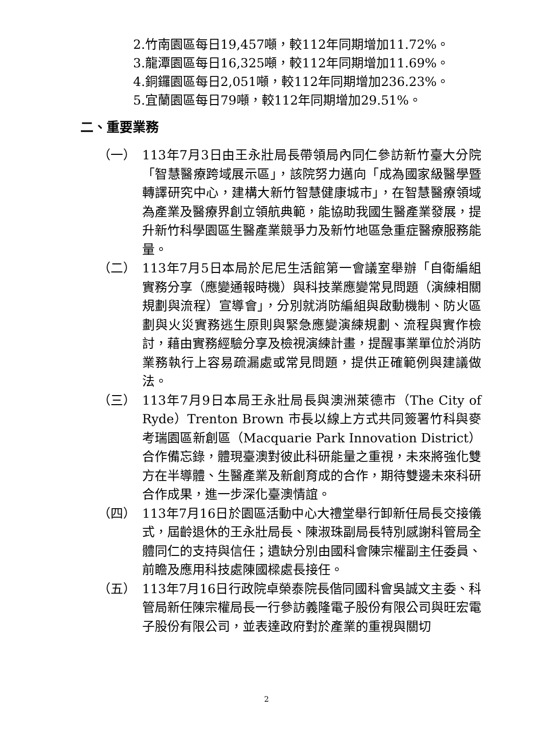2.竹南園區每日19,457噸，較112年同期增加11.72%。
3.龍潭園區每日16,325噸，較112年同期增加11.69%。
4.銅鑼園區每日2,051噸，較112年同期增加236.23%。
5.宜蘭園區每日79噸，較112年同期增加29.51%。
二、重要業務
（一） 113年7月3日由王永壯局長帶領局內同仁參訪新竹臺大分院「智慧醫療跨域展示區」，該院努力邁向「成為國家級醫學暨轉譯研究中心，建構大新竹智慧健康城市」，在智慧醫療領域為產業及醫療界創立領航典範，能協助我國生醫產業發展，提升新竹科學園區生醫產業競爭力及新竹地區急重症醫療服務能量。
（二） 113年7月5日本局於尼尼生活館第一會議室舉辦「自衛編組實務分享（應變通報時機）與科技業應變常見問題（演練相關規劃與流程）宣導會」，分別就消防編組與啟動機制、防火區劃與火災實務逃生原則與緊急應變演練規劃、流程與實作檢討，藉由實務經驗分享及檢視演練計畫，提醒事業單位於消防業務執行上容易疏漏處或常見問題，提供正確範例與建議做法。
（三） 113年7月9日本局王永壯局長與澳洲萊德市（The City of Ryde）Trenton Brown 市長以線上方式共同簽署竹科與麥考瑞園區新創區（Macquarie Park Innovation District）合作備忘錄，體現臺澳對彼此科研能量之重視，未來將強化雙方在半導體、生醫產業及新創育成的合作，期待雙邊未來科研合作成果，進一步深化臺澳情誼。
（四） 113年7月16日於園區活動中心大禮堂舉行卸新任局長交接儀式，屆齡退休的王永壯局長、陳淑珠副局長特別感謝科管局全體同仁的支持與信任；遺缺分別由國科會陳宗權副主任委員、前瞻及應用科技處陳國樑處長接任。
（五） 113年7月16日行政院卓榮泰院長偕同國科會吳誠文主委、科管局新任陳宗權局長一行參訪義隆電子股份有限公司與旺宏電子股份有限公司，並表達政府對於產業的重視與關切
2